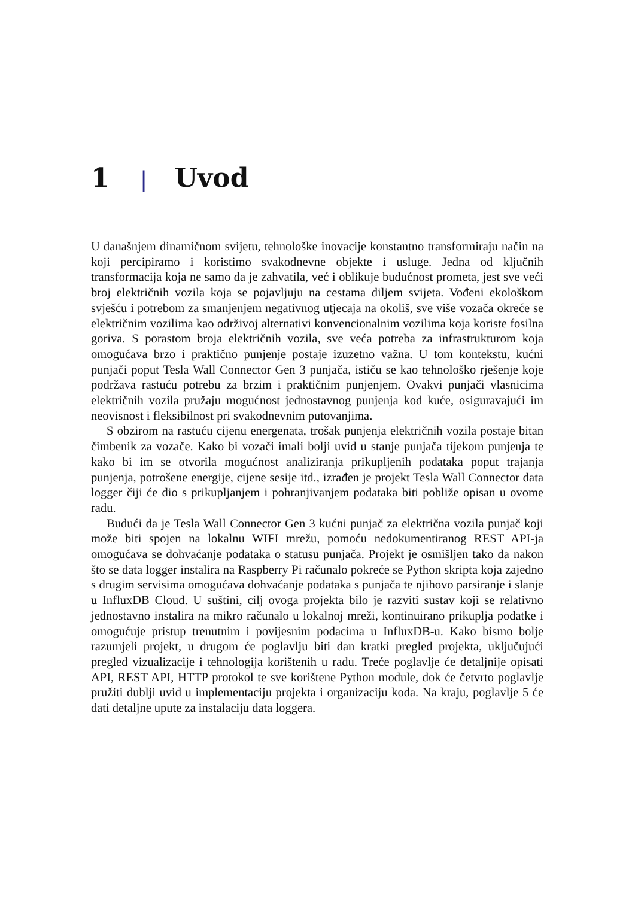1 | Uvod
U današnjem dinamičnom svijetu, tehnološke inovacije konstantno transformiraju način na koji percipiramo i koristimo svakodnevne objekte i usluge. Jedna od ključnih transformacija koja ne samo da je zahvatila, već i oblikuje budućnost prometa, jest sve veći broj električnih vozila koja se pojavljuju na cestama diljem svijeta. Vođeni ekološkom svješću i potrebom za smanjenjem negativnog utjecaja na okoliš, sve više vozača okreće se električnim vozilima kao održivoj alternativi konvencionalnim vozilima koja koriste fosilna goriva. S porastom broja električnih vozila, sve veća potreba za infrastrukturom koja omogućava brzo i praktično punjenje postaje izuzetno važna. U tom kontekstu, kućni punjači poput Tesla Wall Connector Gen 3 punjača, ističu se kao tehnološko rješenje koje podržava rastuću potrebu za brzim i praktičnim punjenjem. Ovakvi punjači vlasnicima električnih vozila pružaju mogućnost jednostavnog punjenja kod kuće, osiguravajući im neovisnost i fleksibilnost pri svakodnevnim putovanjima.
S obzirom na rastuću cijenu energenata, trošak punjenja električnih vozila postaje bitan čimbenik za vozače. Kako bi vozači imali bolji uvid u stanje punjača tijekom punjenja te kako bi im se otvorila mogućnost analiziranja prikupljenih podataka poput trajanja punjenja, potrošene energije, cijene sesije itd., izrađen je projekt Tesla Wall Connector data logger čiji će dio s prikupljanjem i pohranjivanjem podataka biti pobliže opisan u ovome radu.
Budući da je Tesla Wall Connector Gen 3 kućni punjač za električna vozila punjač koji može biti spojen na lokalnu WIFI mrežu, pomoću nedokumentiranog REST API-ja omogućava se dohvaćanje podataka o statusu punjača. Projekt je osmišljen tako da nakon što se data logger instalira na Raspberry Pi računalo pokreće se Python skripta koja zajedno s drugim servisima omogućava dohvaćanje podataka s punjača te njihovo parsiranje i slanje u InfluxDB Cloud. U suštini, cilj ovoga projekta bilo je razviti sustav koji se relativno jednostavno instalira na mikro računalo u lokalnoj mreži, kontinuirano prikuplja podatke i omogućuje pristup trenutnim i povijesnim podacima u InfluxDB-u. Kako bismo bolje razumjeli projekt, u drugom će poglavlju biti dan kratki pregled projekta, uključujući pregled vizualizacije i tehnologija korištenih u radu. Treće poglavlje će detaljnije opisati API, REST API, HTTP protokol te sve korištene Python module, dok će četvrto poglavlje pružiti dublji uvid u implementaciju projekta i organizaciju koda. Na kraju, poglavlje 5 će dati detaljne upute za instalaciju data loggera.